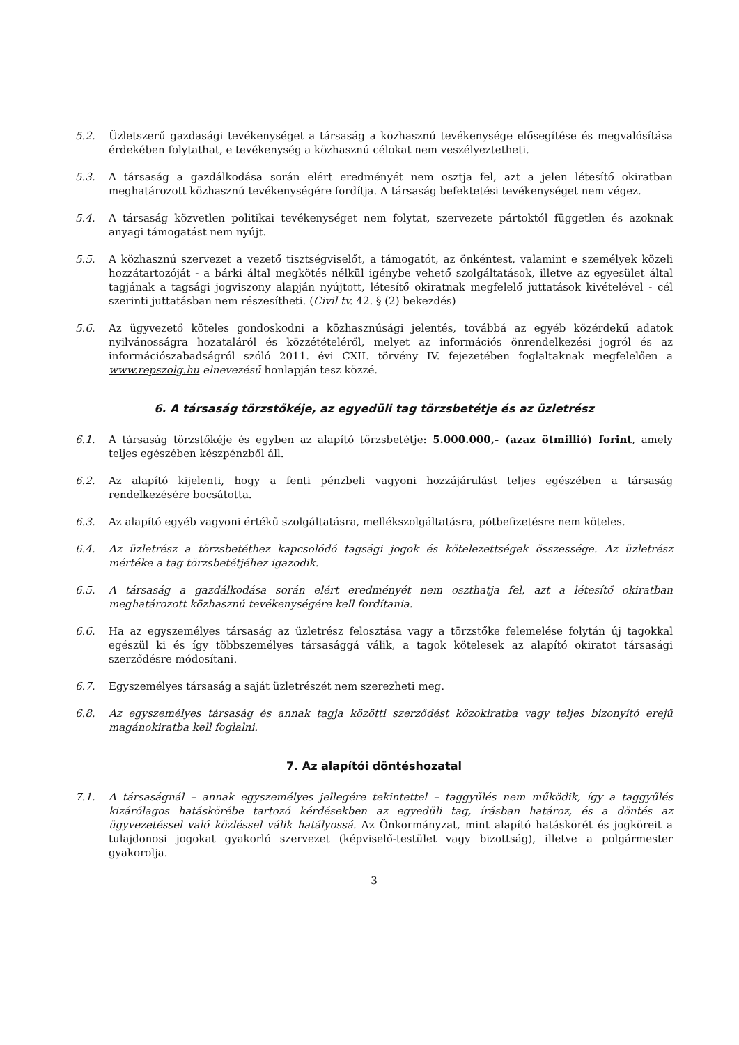5.2. Üzletszerű gazdasági tevékenységet a társaság a közhasznú tevékenysége elősegítése és megvalósítása érdekében folytathat, e tevékenység a közhasznú célokat nem veszélyeztetheti.
5.3. A társaság a gazdálkodása során elért eredményét nem osztja fel, azt a jelen létesítő okiratban meghatározott közhasznú tevékenységére fordítja. A társaság befektetési tevékenységet nem végez.
5.4. A társaság közvetlen politikai tevékenységet nem folytat, szervezete pártoktól független és azoknak anyagi támogatást nem nyújt.
5.5. A közhasznú szervezet a vezető tisztségviselőt, a támogatót, az önkéntest, valamint e személyek közeli hozzátartozóját - a bárki által megkötés nélkül igénybe vehető szolgáltatások, illetve az egyesület által tagjának a tagsági jogviszony alapján nyújtott, létesítő okiratnak megfelelő juttatások kivételével - cél szerinti juttatásban nem részesítheti. (Civil tv. 42. § (2) bekezdés)
5.6. Az ügyvezető köteles gondoskodni a közhasznúsági jelentés, továbbá az egyéb közérdekű adatok nyilvánosságra hozataláról és közzétételéről, melyet az információs önrendelkezési jogról és az információszabadságról szóló 2011. évi CXII. törvény IV. fejezetében foglaltaknak megfelelően a www.repszolg.hu elnevezésű honlapján tesz közzé.
6. A társaság törzstőkéje, az egyedüli tag törzsbetétje és az üzletrész
6.1. A társaság törzstőkéje és egyben az alapító törzsbetétje: 5.000.000,- (azaz ötmillió) forint, amely teljes egészében készpénzből áll.
6.2. Az alapító kijelenti, hogy a fenti pénzbeli vagyoni hozzájárulást teljes egészében a társaság rendelkezésére bocsátotta.
6.3. Az alapító egyéb vagyoni értékű szolgáltatásra, mellékszolgáltatásra, pótbefizetésre nem köteles.
6.4. Az üzletrész a törzsbetéthez kapcsolódó tagsági jogok és kötelezettségek összessége. Az üzletrész mértéke a tag törzsbetétjéhez igazodik.
6.5. A társaság a gazdálkodása során elért eredményét nem oszthatja fel, azt a létesítő okiratban meghatározott közhasznú tevékenységére kell fordítania.
6.6. Ha az egyszemélyes társaság az üzletrész felosztása vagy a törzstőke felemelése folytán új tagokkal egészül ki és így többszemélyes társasággá válik, a tagok kötelesek az alapító okiratot társasági szerződésre módosítani.
6.7. Egyszemélyes társaság a saját üzletrészét nem szerezheti meg.
6.8. Az egyszemélyes társaság és annak tagja közötti szerződést közokiratba vagy teljes bizonyító erejű magánokiratba kell foglalni.
7. Az alapítói döntéshozatal
7.1. A társaságnál – annak egyszemélyes jellegére tekintettel – taggyűlés nem működik, így a taggyűlés kizárólagos hatáskörébe tartozó kérdésekben az egyedüli tag, írásban határoz, és a döntés az ügyvezetéssel való közléssel válik hatályossá. Az Önkormányzat, mint alapító hatáskörét és jogköreit a tulajdonosi jogokat gyakorló szervezet (képviselő-testület vagy bizottság), illetve a polgármester gyakorolja.
3